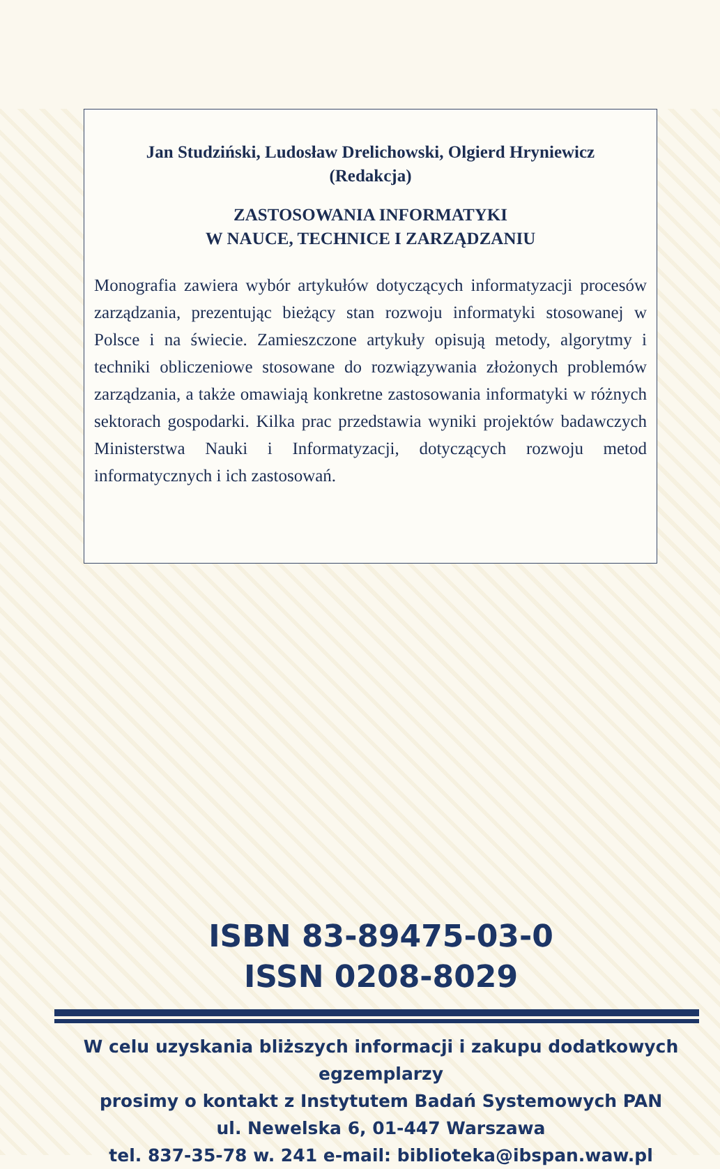Jan Studziński, Ludosław Drelichowski, Olgierd Hryniewicz
(Redakcja)
ZASTOSOWANIA INFORMATYKI
W NAUCE, TECHNICE I ZARZĄDZANIU
Monografia zawiera wybór artykułów dotyczących informatyzacji procesów zarządzania, prezentując bieżący stan rozwoju informatyki stosowanej w Polsce i na świecie. Zamieszczone artykuły opisują metody, algorytmy i techniki obliczeniowe stosowane do rozwiązywania złożonych problemów zarządzania, a także omawiają konkretne zastosowania informatyki w różnych sektorach gospodarki. Kilka prac przedstawia wyniki projektów badawczych Ministerstwa Nauki i Informatyzacji, dotyczących rozwoju metod informatycznych i ich zastosowań.
ISBN 83-89475-03-0
ISSN 0208-8029
W celu uzyskania bliższych informacji i zakupu dodatkowych egzemplarzy
prosimy o kontakt z Instytutem Badań Systemowych PAN
ul. Newelska 6, 01-447 Warszawa
tel. 837-35-78 w. 241 e-mail: biblioteka@ibspan.waw.pl